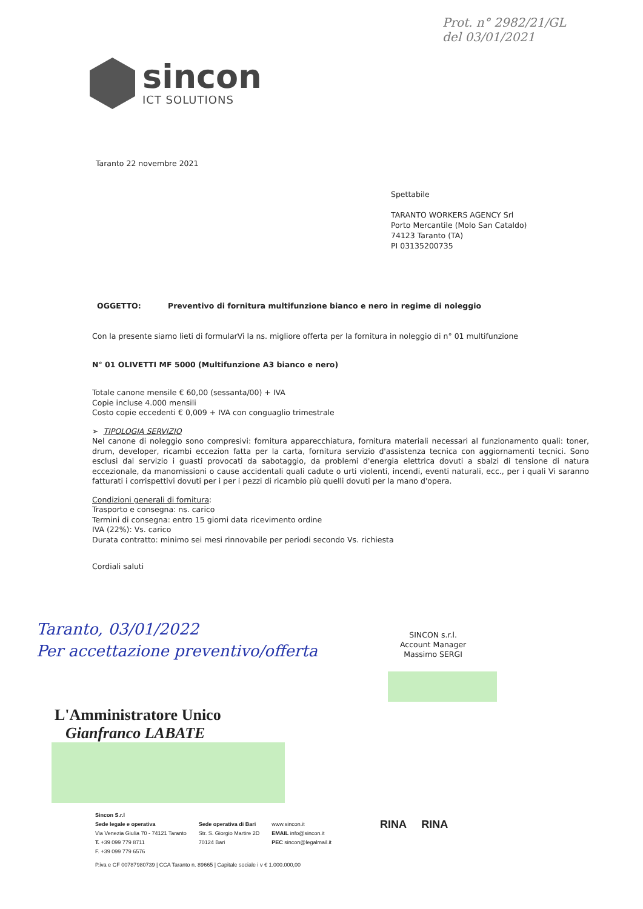Prot. n° 2982/21/GL
del 03/01/2021
sincon
ICT SOLUTIONS
Taranto 22 novembre 2021
Spettabile
TARANTO WORKERS AGENCY Srl
Porto Mercantile (Molo San Cataldo)
74123 Taranto (TA)
PI 03135200735
OGGETTO: Preventivo di fornitura multifunzione bianco e nero in regime di noleggio
Con la presente siamo lieti di formularVi la ns. migliore offerta per la fornitura in noleggio di n° 01 multifunzione
N° 01 OLIVETTI MF 5000 (Multifunzione A3 bianco e nero)
Totale canone mensile € 60,00 (sessanta/00) + IVA
Copie incluse 4.000 mensili
Costo copie eccedenti € 0,009 + IVA con conguaglio trimestrale
➢ TIPOLOGIA SERVIZIO
Nel canone di noleggio sono compresivi: fornitura apparecchiatura, fornitura materiali necessari al funzionamento quali: toner, drum, developer, ricambi eccezion fatta per la carta, fornitura servizio d'assistenza tecnica con aggiornamenti tecnici. Sono esclusi dal servizio i guasti provocati da sabotaggio, da problemi d'energia elettrica dovuti a sbalzi di tensione di natura eccezionale, da manomissioni o cause accidentali quali cadute o urti violenti, incendi, eventi naturali, ecc., per i quali Vi saranno fatturati i corrispettivi dovuti per i per i pezzi di ricambio più quelli dovuti per la mano d'opera.
Condizioni generali di fornitura:
Trasporto e consegna: ns. carico
Termini di consegna: entro 15 giorni data ricevimento ordine
IVA (22%): Vs. carico
Durata contratto: minimo sei mesi rinnovabile per periodi secondo Vs. richiesta
Cordiali saluti
Taranto, 03/01/2022
Per accettazione preventivo/offerta
SINCON s.r.l.
Account Manager
Massimo SERGI
L'Amministratore Unico
Gianfranco LABATE
Sincon S.r.l
Sede legale e operativa
Via Venezia Giulia 70 - 74121 Taranto
T. +39 099 779 8711
F. +39 099 779 6576
Sede operativa di Bari
Str. S. Giorgio Martire 2D
70124 Bari
www.sincon.it
EMAIL info@sincon.it
PEC sincon@legalmail.it
RINA RINA
P.iva e CF 00787980739 | CCA Taranto n. 89665 | Capitale sociale i v € 1.000.000,00